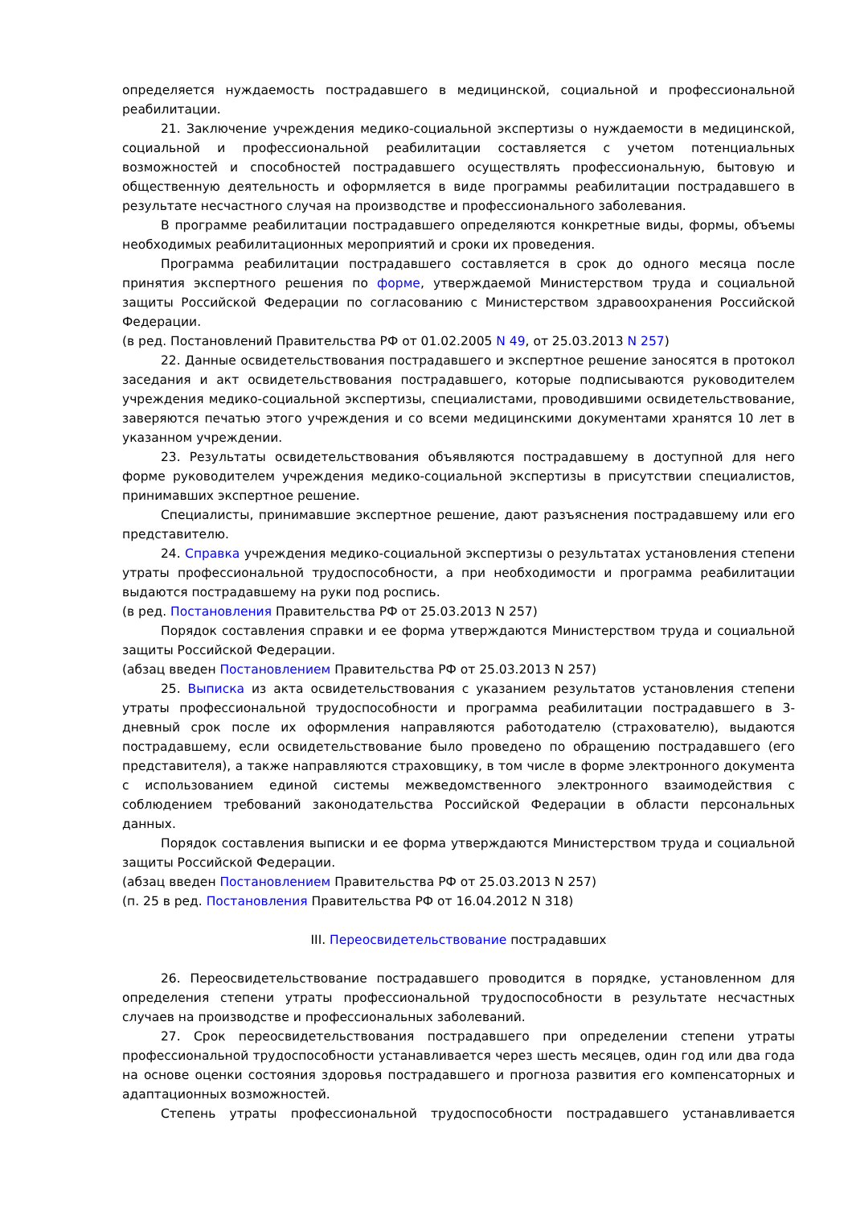определяется нуждаемость пострадавшего в медицинской, социальной и профессиональной реабилитации.
21. Заключение учреждения медико-социальной экспертизы о нуждаемости в медицинской, социальной и профессиональной реабилитации составляется с учетом потенциальных возможностей и способностей пострадавшего осуществлять профессиональную, бытовую и общественную деятельность и оформляется в виде программы реабилитации пострадавшего в результате несчастного случая на производстве и профессионального заболевания.
В программе реабилитации пострадавшего определяются конкретные виды, формы, объемы необходимых реабилитационных мероприятий и сроки их проведения.
Программа реабилитации пострадавшего составляется в срок до одного месяца после принятия экспертного решения по форме, утверждаемой Министерством труда и социальной защиты Российской Федерации по согласованию с Министерством здравоохранения Российской Федерации.
(в ред. Постановлений Правительства РФ от 01.02.2005 N 49, от 25.03.2013 N 257)
22. Данные освидетельствования пострадавшего и экспертное решение заносятся в протокол заседания и акт освидетельствования пострадавшего, которые подписываются руководителем учреждения медико-социальной экспертизы, специалистами, проводившими освидетельствование, заверяются печатью этого учреждения и со всеми медицинскими документами хранятся 10 лет в указанном учреждении.
23. Результаты освидетельствования объявляются пострадавшему в доступной для него форме руководителем учреждения медико-социальной экспертизы в присутствии специалистов, принимавших экспертное решение.
Специалисты, принимавшие экспертное решение, дают разъяснения пострадавшему или его представителю.
24. Справка учреждения медико-социальной экспертизы о результатах установления степени утраты профессиональной трудоспособности, а при необходимости и программа реабилитации выдаются пострадавшему на руки под роспись.
(в ред. Постановления Правительства РФ от 25.03.2013 N 257)
Порядок составления справки и ее форма утверждаются Министерством труда и социальной защиты Российской Федерации.
(абзац введен Постановлением Правительства РФ от 25.03.2013 N 257)
25. Выписка из акта освидетельствования с указанием результатов установления степени утраты профессиональной трудоспособности и программа реабилитации пострадавшего в 3-дневный срок после их оформления направляются работодателю (страхователю), выдаются пострадавшему, если освидетельствование было проведено по обращению пострадавшего (его представителя), а также направляются страховщику, в том числе в форме электронного документа с использованием единой системы межведомственного электронного взаимодействия с соблюдением требований законодательства Российской Федерации в области персональных данных.
Порядок составления выписки и ее форма утверждаются Министерством труда и социальной защиты Российской Федерации.
(абзац введен Постановлением Правительства РФ от 25.03.2013 N 257)
(п. 25 в ред. Постановления Правительства РФ от 16.04.2012 N 318)
III. Переосвидетельствование пострадавших
26. Переосвидетельствование пострадавшего проводится в порядке, установленном для определения степени утраты профессиональной трудоспособности в результате несчастных случаев на производстве и профессиональных заболеваний.
27. Срок переосвидетельствования пострадавшего при определении степени утраты профессиональной трудоспособности устанавливается через шесть месяцев, один год или два года на основе оценки состояния здоровья пострадавшего и прогноза развития его компенсаторных и адаптационных возможностей.
Степень утраты профессиональной трудоспособности пострадавшего устанавливается